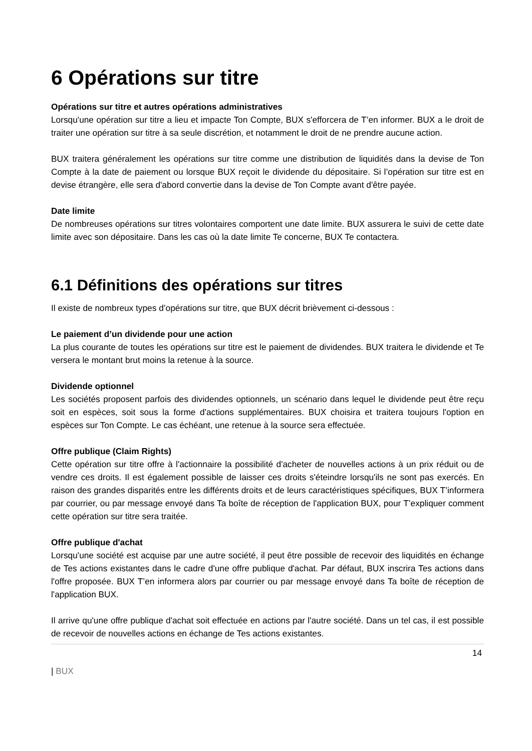6 Opérations sur titre
Opérations sur titre et autres opérations administratives
Lorsqu'une opération sur titre a lieu et impacte Ton Compte, BUX s'efforcera de T’en informer. BUX a le droit de traiter une opération sur titre à sa seule discrétion, et notamment le droit de ne prendre aucune action.
BUX traitera généralement les opérations sur titre comme une distribution de liquidités dans la devise de Ton Compte à la date de paiement ou lorsque BUX reçoit le dividende du dépositaire. Si l’opération sur titre est en devise étrangère, elle sera d'abord convertie dans la devise de Ton Compte avant d'être payée.
Date limite
De nombreuses opérations sur titres volontaires comportent une date limite. BUX assurera le suivi de cette date limite avec son dépositaire. Dans les cas où la date limite Te concerne, BUX Te contactera.
6.1 Définitions des opérations sur titres
Il existe de nombreux types d’opérations sur titre, que BUX décrit brièvement ci-dessous :
Le paiement d’un dividende pour une action
La plus courante de toutes les opérations sur titre est le paiement de dividendes. BUX traitera le dividende et Te versera le montant brut moins la retenue à la source.
Dividende optionnel
Les sociétés proposent parfois des dividendes optionnels, un scénario dans lequel le dividende peut être reçu soit en espèces, soit sous la forme d'actions supplémentaires. BUX choisira et traitera toujours l'option en espèces sur Ton Compte. Le cas échéant, une retenue à la source sera effectuée.
Offre publique (Claim Rights)
Cette opération sur titre offre à l'actionnaire la possibilité d'acheter de nouvelles actions à un prix réduit ou de vendre ces droits. Il est également possible de laisser ces droits s'éteindre lorsqu'ils ne sont pas exercés. En raison des grandes disparités entre les différents droits et de leurs caractéristiques spécifiques, BUX T’informera par courrier, ou par message envoyé dans Ta boîte de réception de l'application BUX, pour T’expliquer comment cette opération sur titre sera traitée.
Offre publique d'achat
Lorsqu'une société est acquise par une autre société, il peut être possible de recevoir des liquidités en échange de Tes actions existantes dans le cadre d'une offre publique d'achat. Par défaut, BUX inscrira Tes actions dans l'offre proposée. BUX T’en informera alors par courrier ou par message envoyé dans Ta boîte de réception de l'application BUX.
Il arrive qu'une offre publique d'achat soit effectuée en actions par l'autre société. Dans un tel cas, il est possible de recevoir de nouvelles actions en échange de Tes actions existantes.
14
| BUX